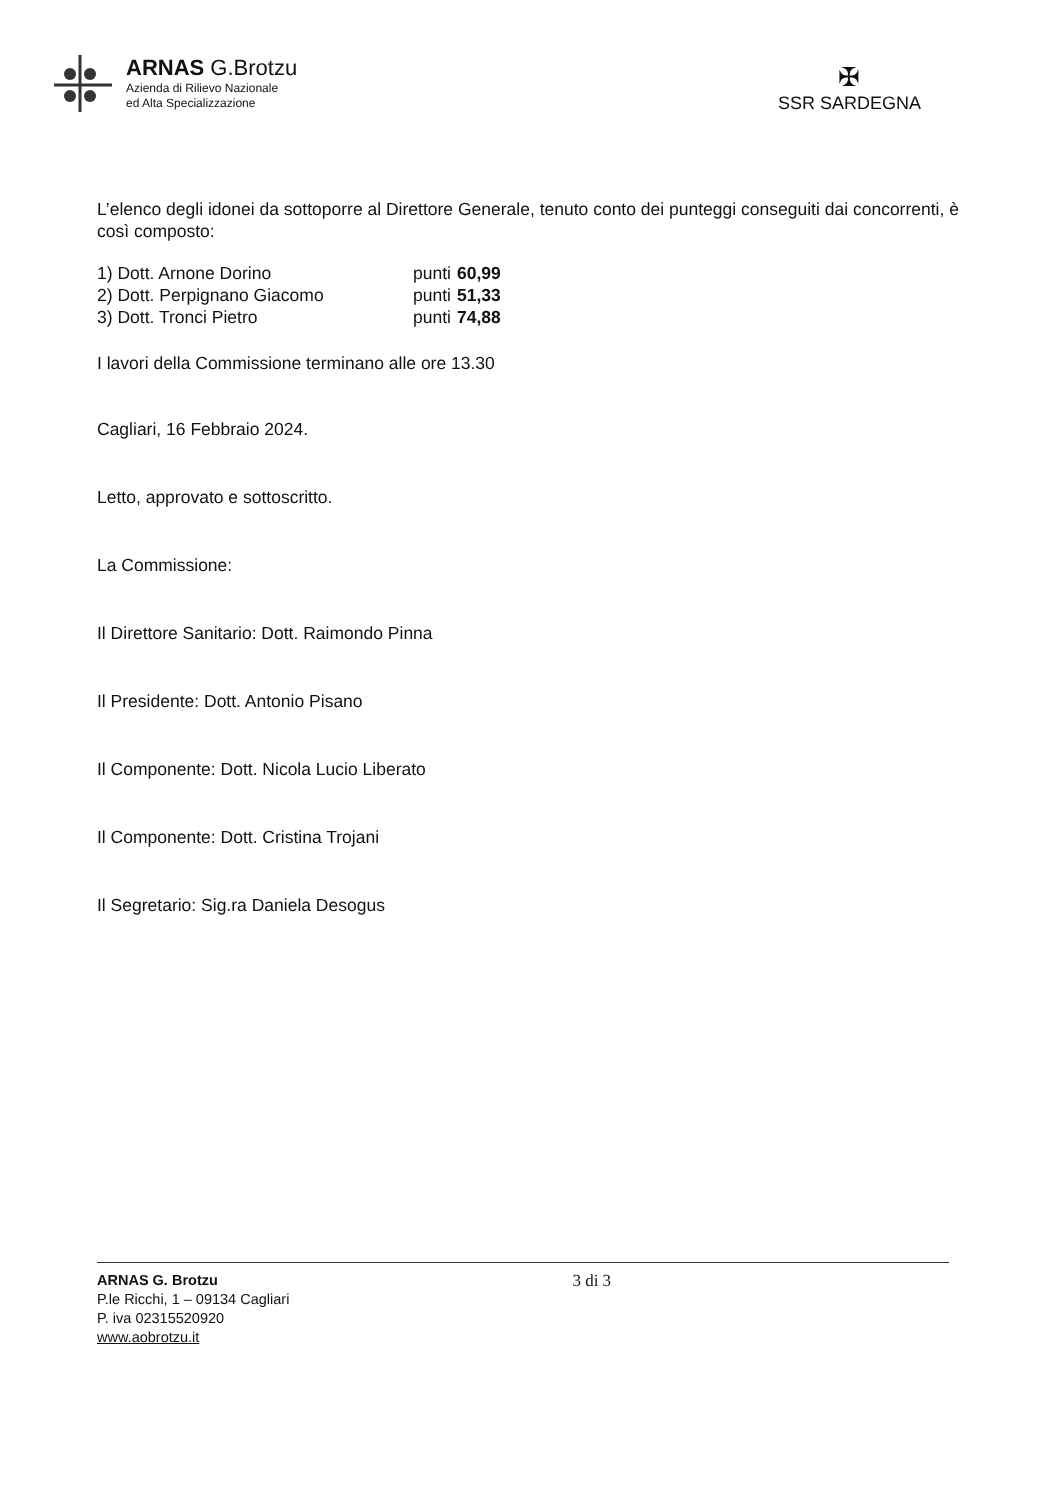ARNAS G.Brotzu
Azienda di Rilievo Nazionale
ed Alta Specializzazione
✠
SSR SARDEGNA
L’elenco degli idonei da sottoporre al Direttore Generale, tenuto conto dei punteggi conseguiti dai concorrenti, è così composto:
| 1) Dott. Arnone Dorino | punti | 60,99 |
| 2) Dott. Perpignano Giacomo | punti | 51,33 |
| 3) Dott. Tronci Pietro | punti | 74,88 |
I lavori della Commissione terminano alle ore 13.30
Cagliari, 16 Febbraio 2024.
Letto, approvato e sottoscritto.
La Commissione:
Il Direttore Sanitario: Dott. Raimondo Pinna
Il Presidente: Dott. Antonio Pisano
Il Componente: Dott. Nicola Lucio Liberato
Il Componente: Dott. Cristina Trojani
Il Segretario: Sig.ra Daniela Desogus
ARNAS G. Brotzu
P.le Ricchi, 1 – 09134 Cagliari
P. iva 02315520920
www.aobrotzu.it
3 di 3